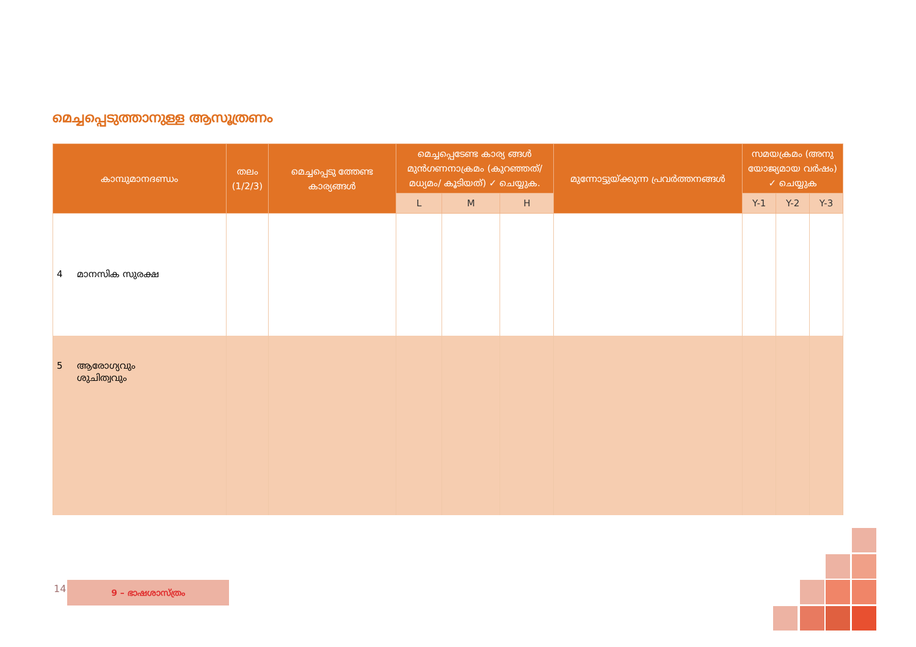മെച്ചപ്പെടുത്താനുള്ള ആസൂത്രണം
| കാമ്പുമാനദണ്ഡം | തലം (1/2/3) | മെച്ചപ്പെടു ത്തേണ്ട കാര്യങ്ങൾ | മെച്ചപ്പെടേണ്ട കാര്യ ങ്ങൾ മുൻഗണനാക്രമം (കുറഞ്ഞത്/മധ്യമം/ കൂടിയത്) ✓ ചെയ്യുക. | | | മുന്നോട്ടുയ്ക്കുന്ന പ്രവർത്തനങ്ങൾ | സമയക്രമം (അനു യോജ്യമായ വർഷം) ✓ ചെയ്യുക | | |
| --- | --- | --- | --- | --- | --- | --- | --- | --- | --- |
| | | | L | M | H | | Y-1 | Y-2 | Y-3 |
| 4 മാനസിക സുരക്ഷ | | | | | | | | | |
| 5 ആരോഗ്യവും ശുചിത്വവും | | | | | | | | | |
141 9 – ഭാഷശാസ്ത്രം